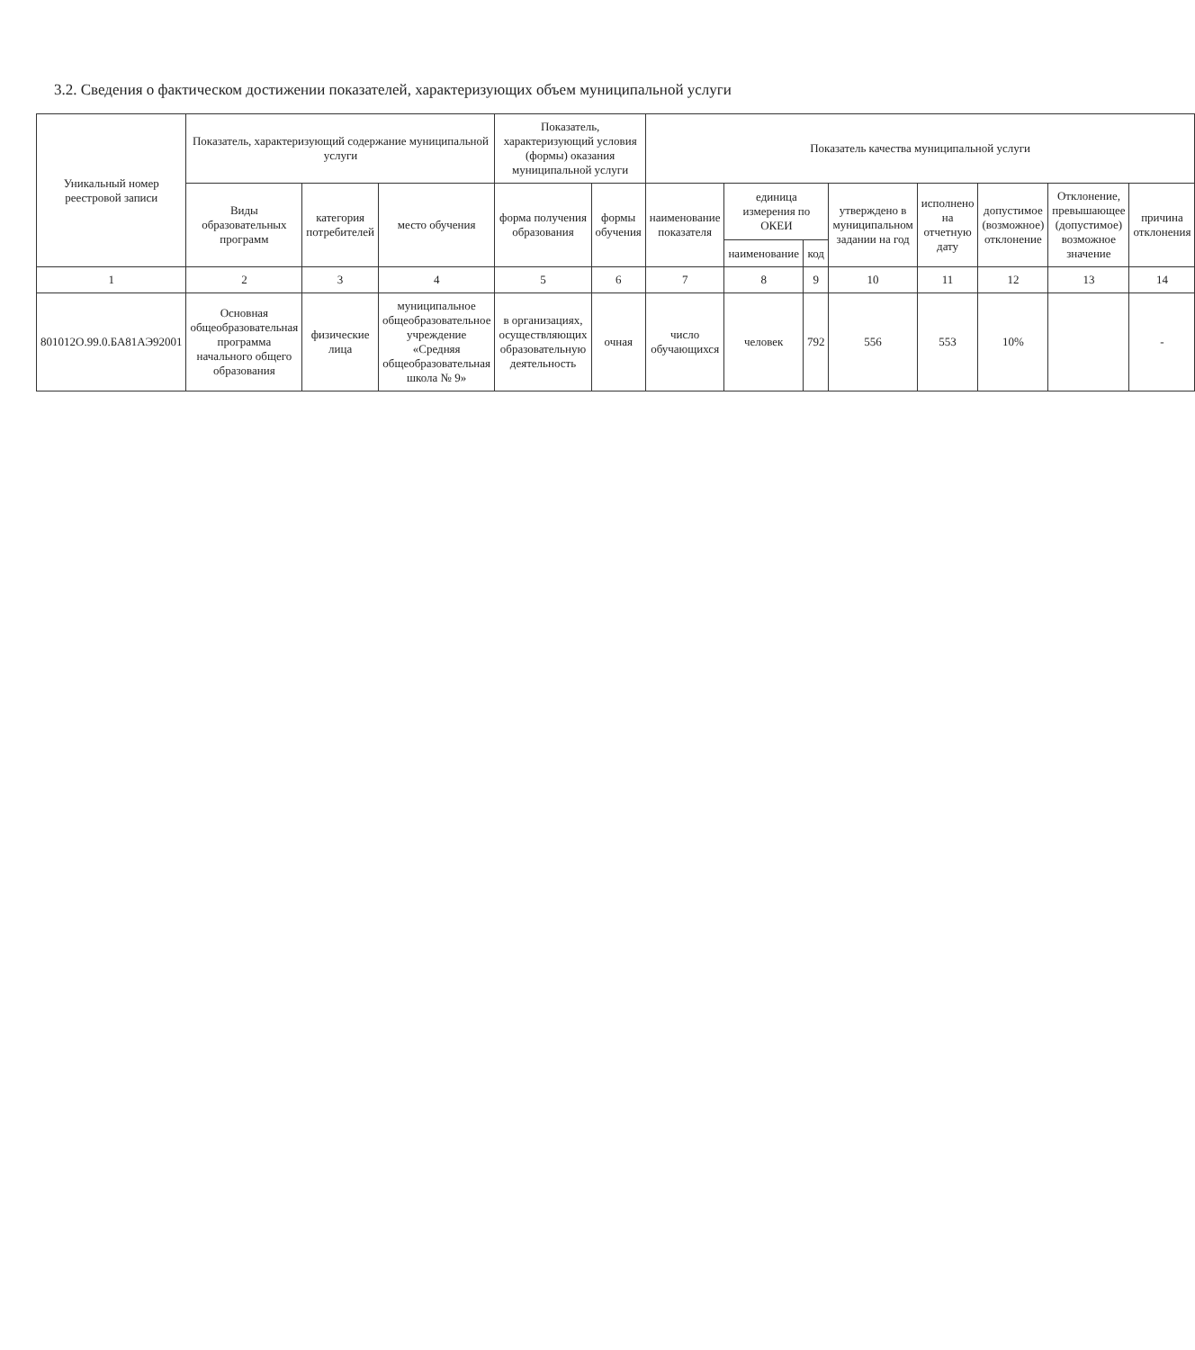3.2. Сведения о фактическом достижении показателей, характеризующих объем муниципальной услуги
| Уникальный номер реестровой записи | Показатель, характеризующий содержание муниципальной услуги | | | Показатель, характеризующий условия (формы) оказания муниципальной услуги | | Показатель качества муниципальной услуги | | | | | | | |
| --- | --- | --- | --- | --- | --- | --- | --- | --- | --- | --- | --- | --- | --- |
| | Виды образовательных программ | категория потребителей | место обучения | форма получения образования | формы обучения | наименование показателя | единица измерения по ОКЕИ | | утверждено в муниципальном задании на год | исполнено на отчетную дату | допустимое (возможное) отклонение | Отклонение, превышающее (допустимое) возможное значение | причина отклонения |
| | | | | | | | наименование | код | | | | | |
| 1 | 2 | 3 | 4 | 5 | 6 | 7 | 8 | 9 | 10 | 11 | 12 | 13 | 14 |
| 801012О.99.0.БА81АЭ92001 | Основная общеобразовательная программа начального общего образования | физические лица | муниципальное общеобразовательное учреждение «Средняя общеобразовательная школа № 9» | в организациях, осуществляющих образовательную деятельность | очная | число обучающихся | человек | 792 | 556 | 553 | 10% | | - |